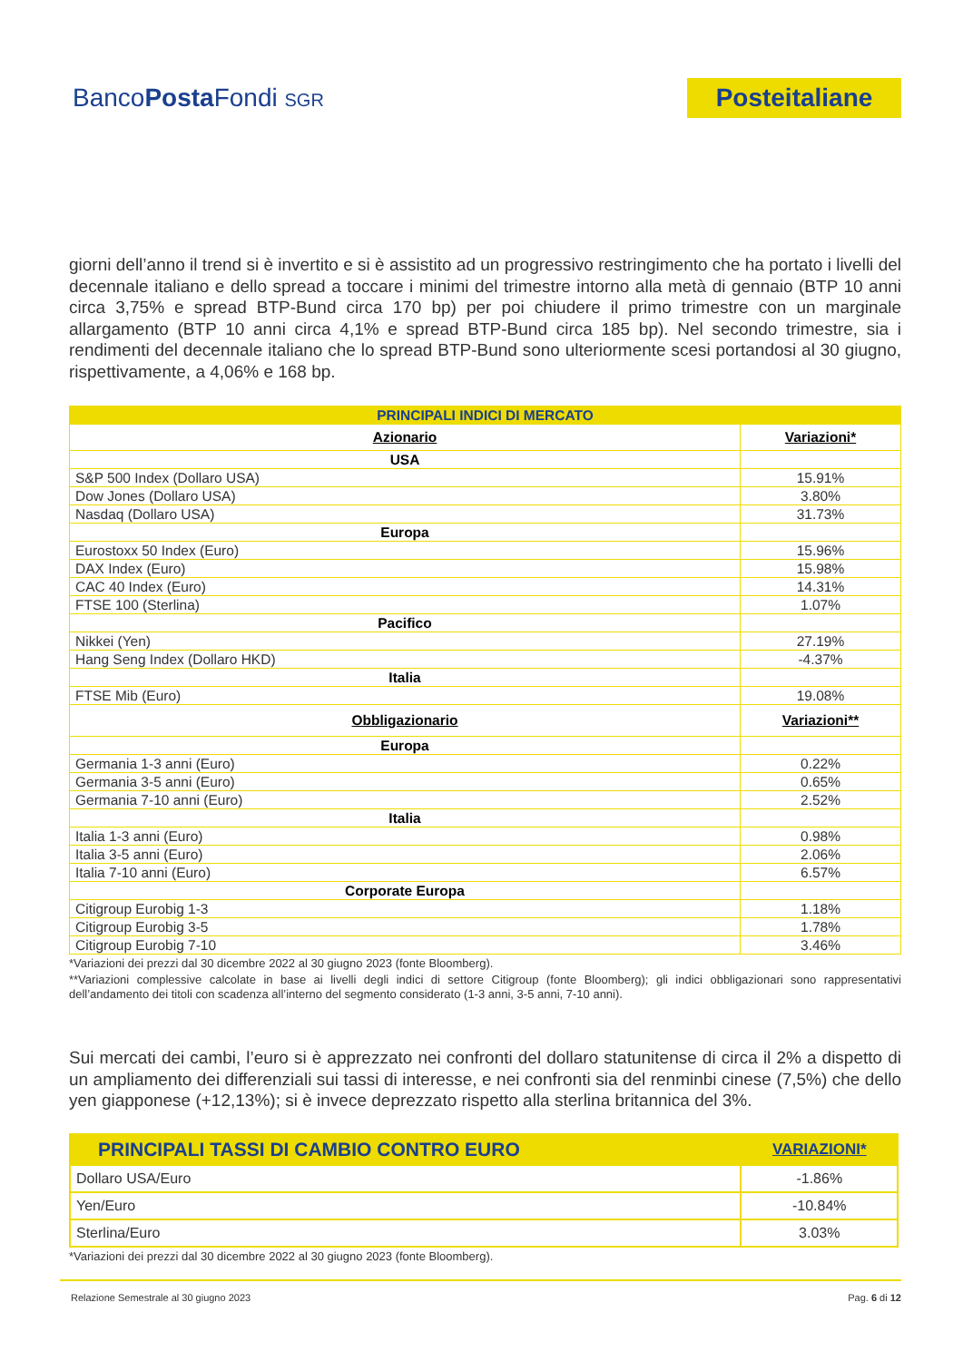BancoPosta Fondi SGR
Posteitaliane
giorni dell’anno il trend si è invertito e si è assistito ad un progressivo restringimento che ha portato i livelli del decennale italiano e dello spread a toccare i minimi del trimestre intorno alla metà di gennaio (BTP 10 anni circa 3,75% e spread BTP-Bund circa 170 bp) per poi chiudere il primo trimestre con un marginale allargamento (BTP 10 anni circa 4,1% e spread BTP-Bund circa 185 bp). Nel secondo trimestre, sia i rendimenti del decennale italiano che lo spread BTP-Bund sono ulteriormente scesi portandosi al 30 giugno, rispettivamente, a 4,06% e 168 bp.
| PRINCIPALI INDICI DI MERCATO | |
| --- | --- |
| Azionario | Variazioni* |
| USA | |
| S&P 500 Index (Dollaro USA) | 15.91% |
| Dow Jones (Dollaro USA) | 3.80% |
| Nasdaq (Dollaro USA) | 31.73% |
| Europa | |
| Eurostoxx 50 Index (Euro) | 15.96% |
| DAX Index (Euro) | 15.98% |
| CAC 40 Index (Euro) | 14.31% |
| FTSE 100 (Sterlina) | 1.07% |
| Pacifico | |
| Nikkei (Yen) | 27.19% |
| Hang Seng Index (Dollaro HKD) | -4.37% |
| Italia | |
| FTSE Mib (Euro) | 19.08% |
| Obbligazionario | Variazioni** |
| Europa | |
| Germania 1-3 anni (Euro) | 0.22% |
| Germania 3-5 anni (Euro) | 0.65% |
| Germania 7-10 anni (Euro) | 2.52% |
| Italia | |
| Italia 1-3 anni (Euro) | 0.98% |
| Italia 3-5 anni (Euro) | 2.06% |
| Italia 7-10 anni (Euro) | 6.57% |
| Corporate Europa | |
| Citigroup Eurobig 1-3 | 1.18% |
| Citigroup Eurobig 3-5 | 1.78% |
| Citigroup Eurobig 7-10 | 3.46% |
*Variazioni dei prezzi dal 30 dicembre 2022 al 30 giugno 2023 (fonte Bloomberg).
**Variazioni complessive calcolate in base ai livelli degli indici di settore Citigroup (fonte Bloomberg); gli indici obbligazionari sono rappresentativi dell’andamento dei titoli con scadenza all’interno del segmento considerato (1-3 anni, 3-5 anni, 7-10 anni).
Sui mercati dei cambi, l’euro si è apprezzato nei confronti del dollaro statunitense di circa il 2% a dispetto di un ampliamento dei differenziali sui tassi di interesse, e nei confronti sia del renminbi cinese (7,5%) che dello yen giapponese (+12,13%); si è invece deprezzato rispetto alla sterlina britannica del 3%.
| PRINCIPALI TASSI DI CAMBIO CONTRO EURO | VARIAZIONI* |
| Dollaro USA/Euro | -1.86% |
| Yen/Euro | -10.84% |
| Sterlina/Euro | 3.03% |
*Variazioni dei prezzi dal 30 dicembre 2022 al 30 giugno 2023 (fonte Bloomberg).
Relazione Semestrale al 30 giugno 2023 Pag. 6 di 12